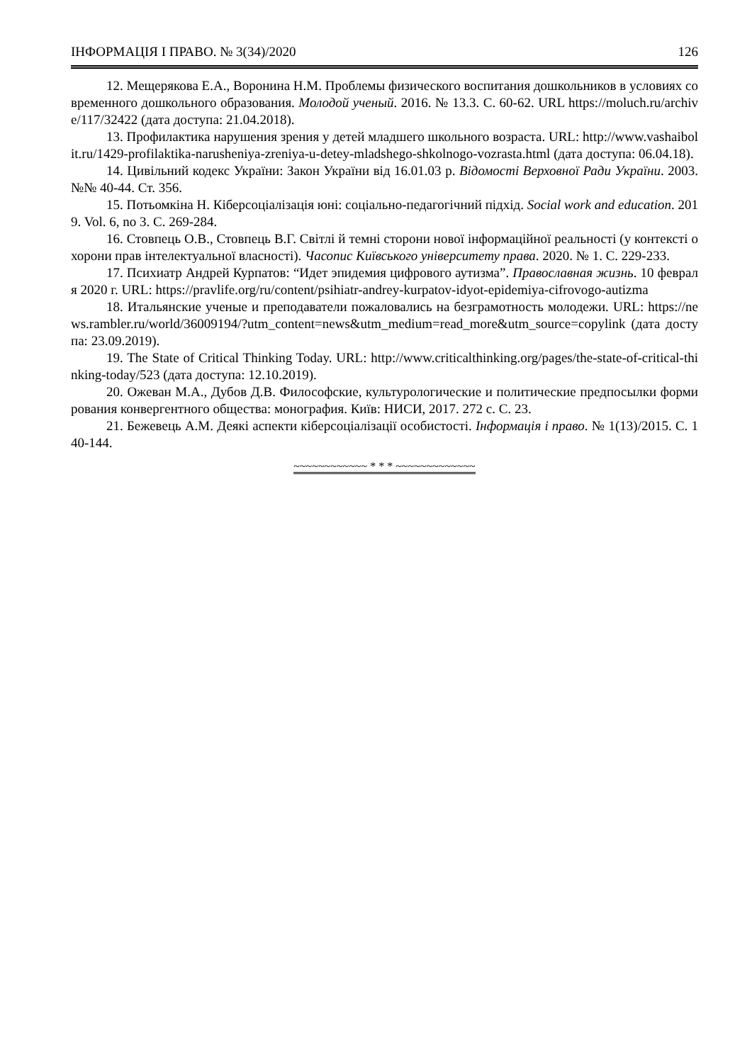ІНФОРМАЦІЯ І ПРАВО. № 3(34)/2020 126
12. Мещерякова Е.А., Воронина Н.М. Проблемы физического воспитания дошкольников в условиях современного дошкольного образования. Молодой ученый. 2016. № 13.3. С. 60-62. URL https://moluch.ru/archive/117/32422 (дата доступа: 21.04.2018).
13. Профилактика нарушения зрения у детей младшего школьного возраста. URL: http://www.vashaibolit.ru/1429-profilaktika-narusheniya-zreniya-u-detey-mladshego-shkolnogo-vozrasta.html (дата доступа: 06.04.18).
14. Цивільний кодекс України: Закон України від 16.01.03 р. Відомості Верховної Ради України. 2003. №№ 40-44. Ст. 356.
15. Потьомкіна Н. Кіберсоціалізація юні: соціально-педагогічний підхід. Social work and education. 2019. Vol. 6, no 3. С. 269-284.
16. Стовпець О.В., Стовпець В.Г. Світлі й темні сторони нової інформаційної реальності (у контексті охорони прав інтелектуальної власності). Часопис Київського університету права. 2020. № 1. С. 229-233.
17. Психиатр Андрей Курпатов: “Идет эпидемия цифрового аутизма”. Православная жизнь. 10 февраля 2020 г. URL: https://pravlife.org/ru/content/psihiatr-andrey-kurpatov-idyot-epidemiya-cifrovogo-autizma
18. Итальянские ученые и преподаватели пожаловались на безграмотность молодежи. URL: https://news.rambler.ru/world/36009194/?utm_content=news&utm_medium=read_more&utm_source=copylink (дата доступа: 23.09.2019).
19. The State of Critical Thinking Today. URL: http://www.criticalthinking.org/pages/the-state-of-critical-thinking-today/523 (дата доступа: 12.10.2019).
20. Ожеван М.А., Дубов Д.В. Философские, культурологические и политические предпосылки формирования конвергентного общества: монография. Київ: НИСИ, 2017. 272 с. С. 23.
21. Бежевець А.М. Деякі аспекти кіберсоціалізації особистості. Інформація і право. № 1(13)/2015. С. 140-144.
~~~~~~~~~~~~ * * * ~~~~~~~~~~~~~